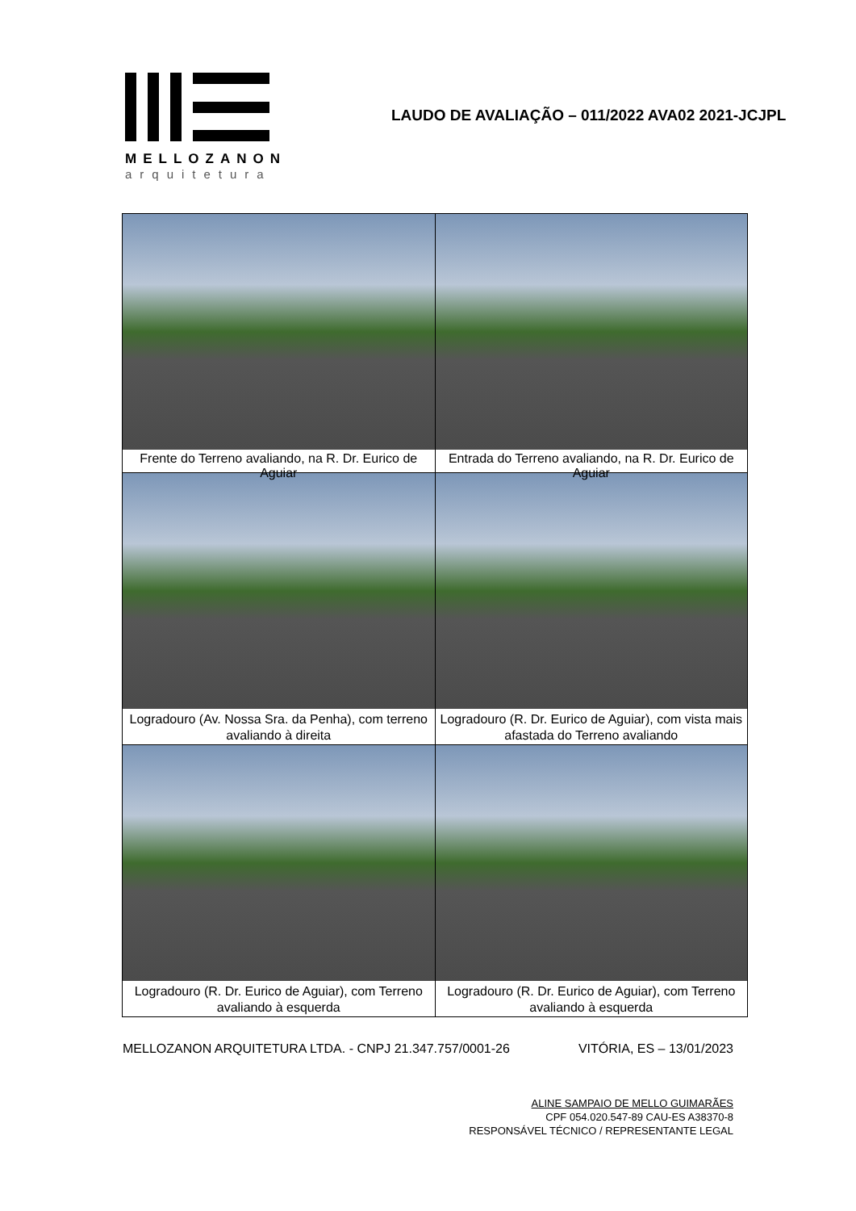MELLOZANON
arquitetura
LAUDO DE AVALIAÇÃO – 011/2022 AVA02 2021-JCJPL
| Frente do Terreno avaliando, na R. Dr. Eurico de Aguiar | Entrada do Terreno avaliando, na R. Dr. Eurico de Aguiar |
| Logradouro (Av. Nossa Sra. da Penha), com terreno avaliando à direita | Logradouro (R. Dr. Eurico de Aguiar), com vista mais afastada do Terreno avaliando |
| Logradouro (R. Dr. Eurico de Aguiar), com Terreno avaliando à esquerda | Logradouro (R. Dr. Eurico de Aguiar), com Terreno avaliando à esquerda |
MELLOZANON ARQUITETURA LTDA. - CNPJ 21.347.757/0001-26 VITÓRIA, ES – 13/01/2023
ALINE SAMPAIO DE MELLO GUIMARÃES
CPF 054.020.547-89 CAU-ES A38370-8
RESPONSÁVEL TÉCNICO / REPRESENTANTE LEGAL